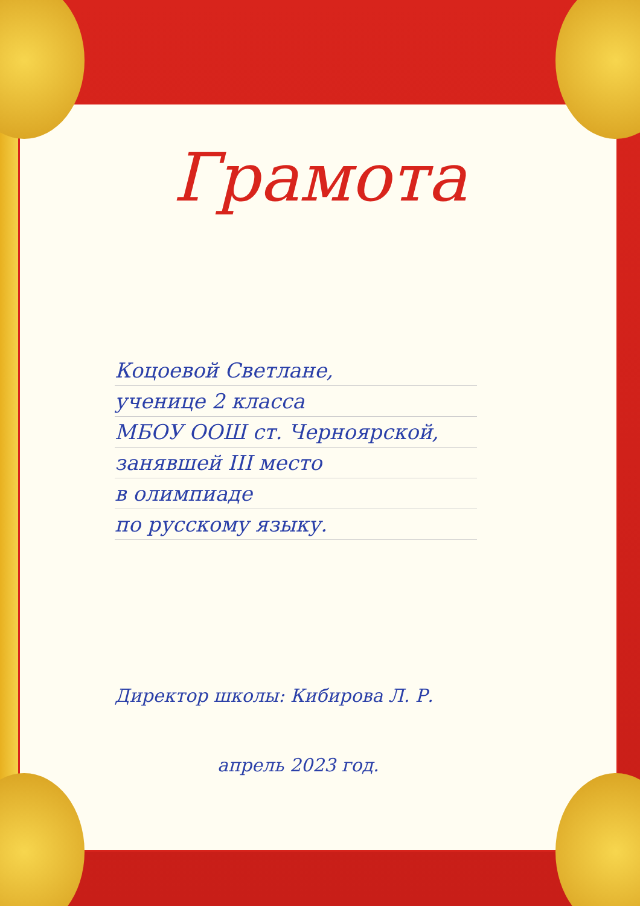Грамота
Коцоевой Светлане,
ученице 2 класса
МБОУ ООШ ст. Черноярской,
занявшей III место
в олимпиаде
по русскому языку.
Директор школы: Кибирова Л. Р.
апрель 2023 год.